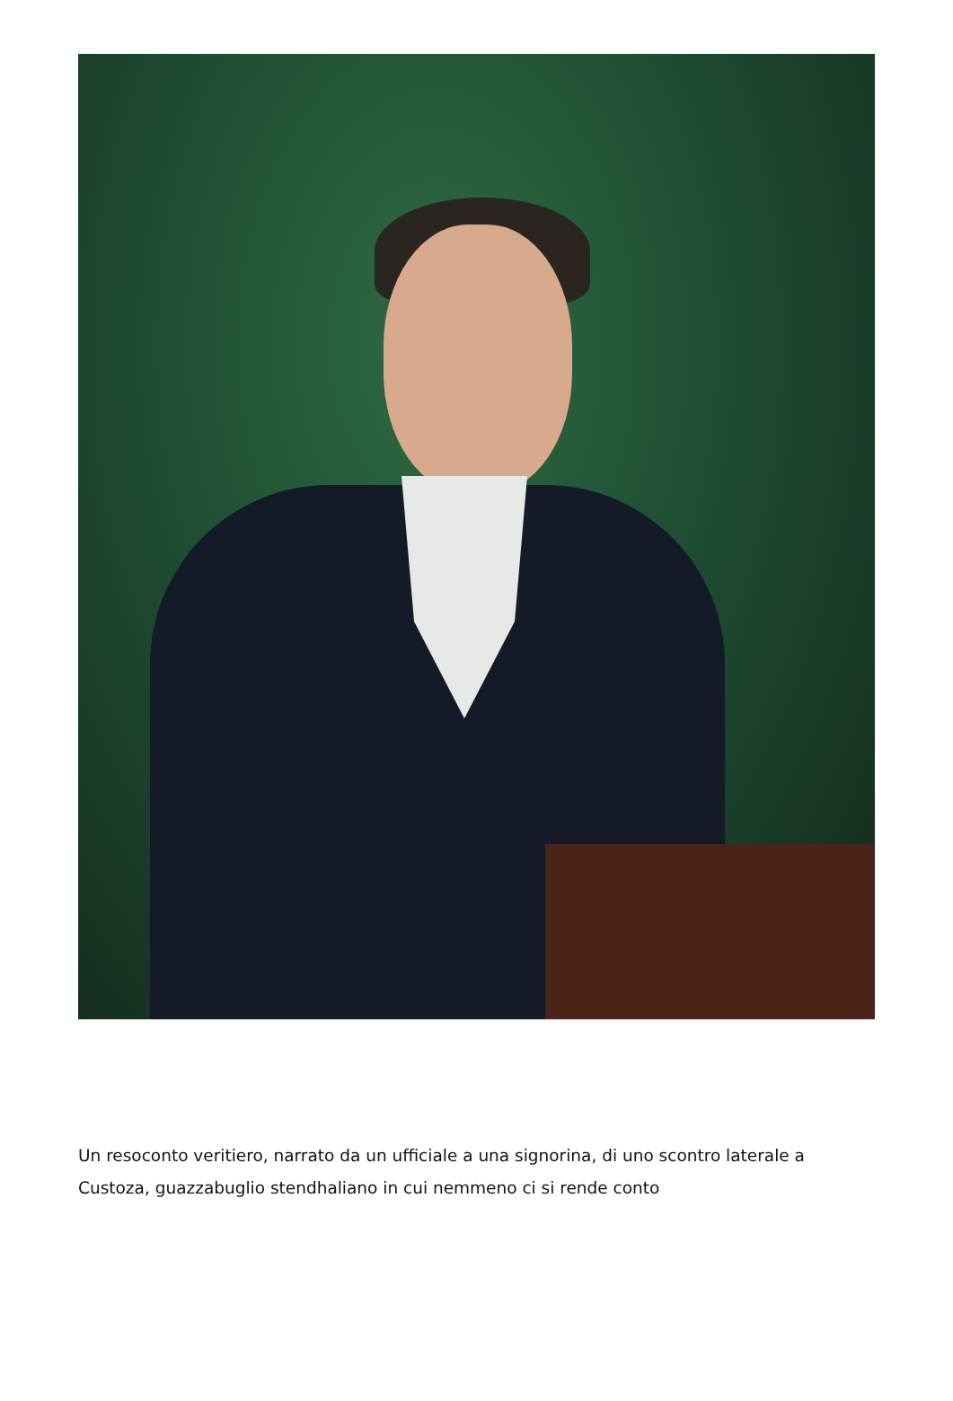Un resoconto veritiero, narrato da un ufficiale a una signorina, di uno scontro laterale a Custoza, guazzabuglio stendhaliano in cui nemmeno ci si rende conto